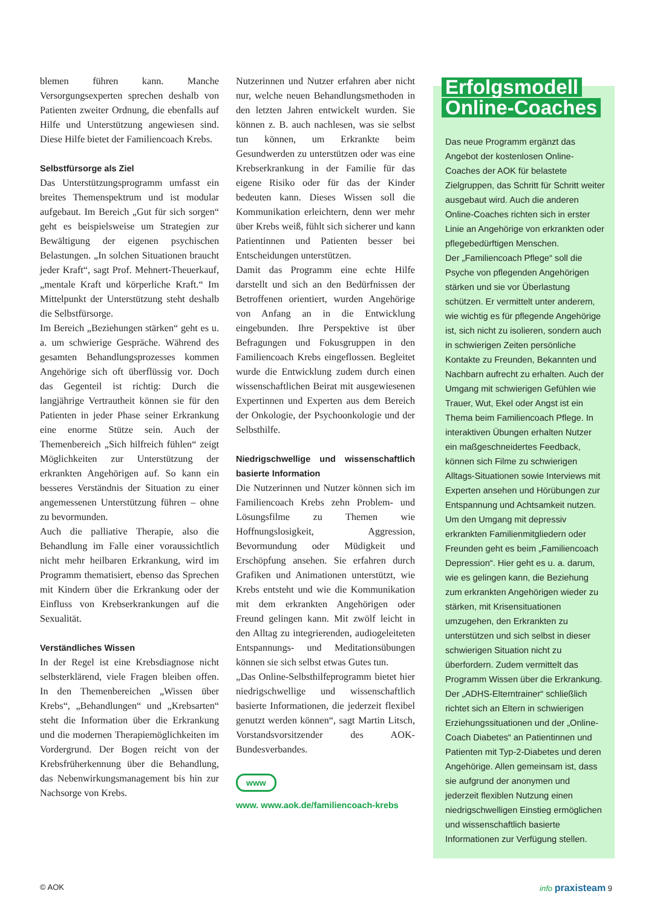blemen führen kann. Manche Versorgungsexperten sprechen deshalb von Patienten zweiter Ordnung, die ebenfalls auf Hilfe und Unterstützung angewiesen sind. Diese Hilfe bietet der Familiencoach Krebs.
Selbstfürsorge als Ziel
Das Unterstützungsprogramm umfasst ein breites Themenspektrum und ist modular aufgebaut. Im Bereich „Gut für sich sorgen“ geht es beispielsweise um Strategien zur Bewältigung der eigenen psychischen Belastungen. „In solchen Situationen braucht jeder Kraft“, sagt Prof. Mehnert-Theuerkauf, „mentale Kraft und körperliche Kraft.“ Im Mittelpunkt der Unterstützung steht deshalb die Selbstfürsorge.
Im Bereich „Beziehungen stärken“ geht es u. a. um schwierige Gespräche. Während des gesamten Behandlungsprozesses kommen Angehörige sich oft überflüssig vor. Doch das Gegenteil ist richtig: Durch die langjährige Vertrautheit können sie für den Patienten in jeder Phase seiner Erkrankung eine enorme Stütze sein. Auch der Themenbereich „Sich hilfreich fühlen“ zeigt Möglichkeiten zur Unterstützung der erkrankten Angehörigen auf. So kann ein besseres Verständnis der Situation zu einer angemessenen Unterstützung führen – ohne zu bevormunden.
Auch die palliative Therapie, also die Behandlung im Falle einer voraussichtlich nicht mehr heilbaren Erkrankung, wird im Programm thematisiert, ebenso das Sprechen mit Kindern über die Erkrankung oder der Einfluss von Krebserkrankungen auf die Sexualität.
Verständliches Wissen
In der Regel ist eine Krebsdiagnose nicht selbsterklärend, viele Fragen bleiben offen. In den Themenbereichen „Wissen über Krebs“, „Behandlungen“ und „Krebsarten“ steht die Information über die Erkrankung und die modernen Therapiemöglichkeiten im Vordergrund. Der Bogen reicht von der Krebsfrüherkennung über die Behandlung, das Nebenwirkungsmanagement bis hin zur Nachsorge von Krebs.
Nutzerinnen und Nutzer erfahren aber nicht nur, welche neuen Behandlungsmethoden in den letzten Jahren entwickelt wurden. Sie können z. B. auch nachlesen, was sie selbst tun können, um Erkrankte beim Gesundwerden zu unterstützen oder was eine Krebserkrankung in der Familie für das eigene Risiko oder für das der Kinder bedeuten kann. Dieses Wissen soll die Kommunikation erleichtern, denn wer mehr über Krebs weiß, fühlt sich sicherer und kann Patientinnen und Patienten besser bei Entscheidungen unterstützen.
Damit das Programm eine echte Hilfe darstellt und sich an den Bedürfnissen der Betroffenen orientiert, wurden Angehörige von Anfang an in die Entwicklung eingebunden. Ihre Perspektive ist über Befragungen und Fokusgruppen in den Familiencoach Krebs eingeflossen. Begleitet wurde die Entwicklung zudem durch einen wissenschaftlichen Beirat mit ausgewiesenen Expertinnen und Experten aus dem Bereich der Onkologie, der Psychoonkologie und der Selbsthilfe.
Niedrigschwellige und wissenschaftlich basierte Information
Die Nutzerinnen und Nutzer können sich im Familiencoach Krebs zehn Problem- und Lösungsfilme zu Themen wie Hoffnungslosigkeit, Aggression, Bevormundung oder Müdigkeit und Erschöpfung ansehen. Sie erfahren durch Grafiken und Animationen unterstützt, wie Krebs entsteht und wie die Kommunikation mit dem erkrankten Angehörigen oder Freund gelingen kann. Mit zwölf leicht in den Alltag zu integrierenden, audiogeleiteten Entspannungs- und Meditationsübungen können sie sich selbst etwas Gutes tun.
„Das Online-Selbsthilfeprogramm bietet hier niedrigschwellige und wissenschaftlich basierte Informationen, die jederzeit flexibel genutzt werden können“, sagt Martin Litsch, Vorstandsvorsitzender des AOK-Bundesverbandes.
www
www. www.aok.de/familiencoach-krebs
Erfolgsmodell
Online-Coaches
Das neue Programm ergänzt das Angebot der kostenlosen Online-Coaches der AOK für belastete Zielgruppen, das Schritt für Schritt weiter ausgebaut wird. Auch die anderen Online-Coaches richten sich in erster Linie an Angehörige von erkrankten oder pflegebedürftigen Menschen.
Der „Familiencoach Pflege“ soll die Psyche von pflegenden Angehörigen stärken und sie vor Überlastung schützen. Er vermittelt unter anderem, wie wichtig es für pflegende Angehörige ist, sich nicht zu isolieren, sondern auch in schwierigen Zeiten persönliche Kontakte zu Freunden, Bekannten und Nachbarn aufrecht zu erhalten. Auch der Umgang mit schwierigen Gefühlen wie Trauer, Wut, Ekel oder Angst ist ein Thema beim Familiencoach Pflege. In interaktiven Übungen erhalten Nutzer ein maßgeschneidertes Feedback, können sich Filme zu schwierigen Alltags-Situationen sowie Interviews mit Experten ansehen und Hörübungen zur Entspannung und Achtsamkeit nutzen.
Um den Umgang mit depressiv erkrankten Familienmitgliedern oder Freunden geht es beim „Familiencoach Depression“. Hier geht es u. a. darum, wie es gelingen kann, die Beziehung zum erkrankten Angehörigen wieder zu stärken, mit Krisensituationen umzugehen, den Erkrankten zu unterstützen und sich selbst in dieser schwierigen Situation nicht zu überfordern. Zudem vermittelt das Programm Wissen über die Erkrankung.
Der „ADHS-Elterntrainer“ schließlich richtet sich an Eltern in schwierigen Erziehungssituationen und der „Online-Coach Diabetes“ an Patientinnen und Patienten mit Typ-2-Diabetes und deren Angehörige. Allen gemeinsam ist, dass sie aufgrund der anonymen und jederzeit flexiblen Nutzung einen niedrigschwelligen Einstieg ermöglichen und wissenschaftlich basierte Informationen zur Verfügung stellen.
© AOK info praxisteam 9